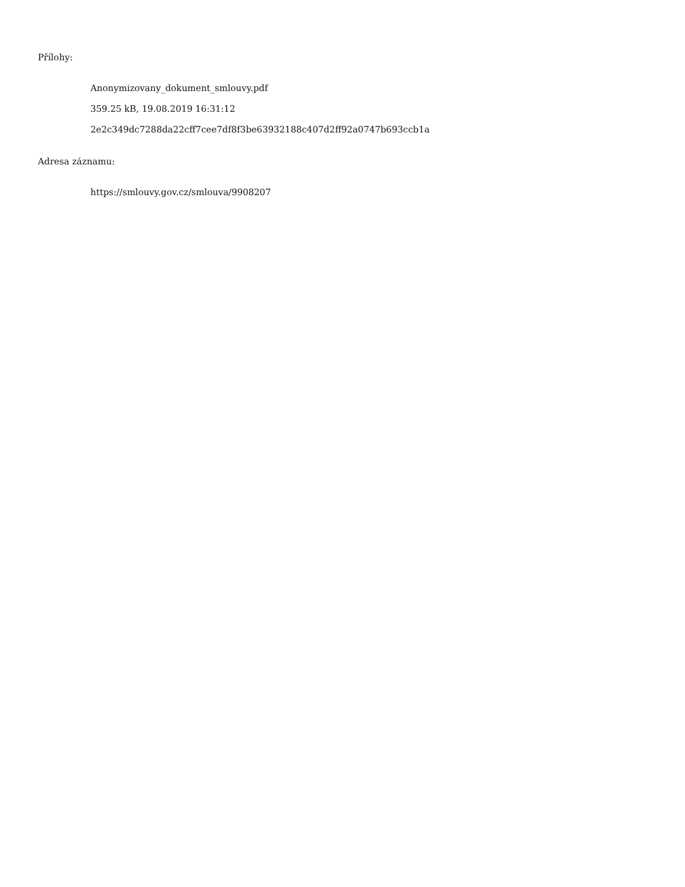Přílohy:
Anonymizovany_dokument_smlouvy.pdf
359.25 kB, 19.08.2019 16:31:12
2e2c349dc7288da22cff7cee7df8f3be63932188c407d2ff92a0747b693ccb1a
Adresa záznamu:
https://smlouvy.gov.cz/smlouva/9908207